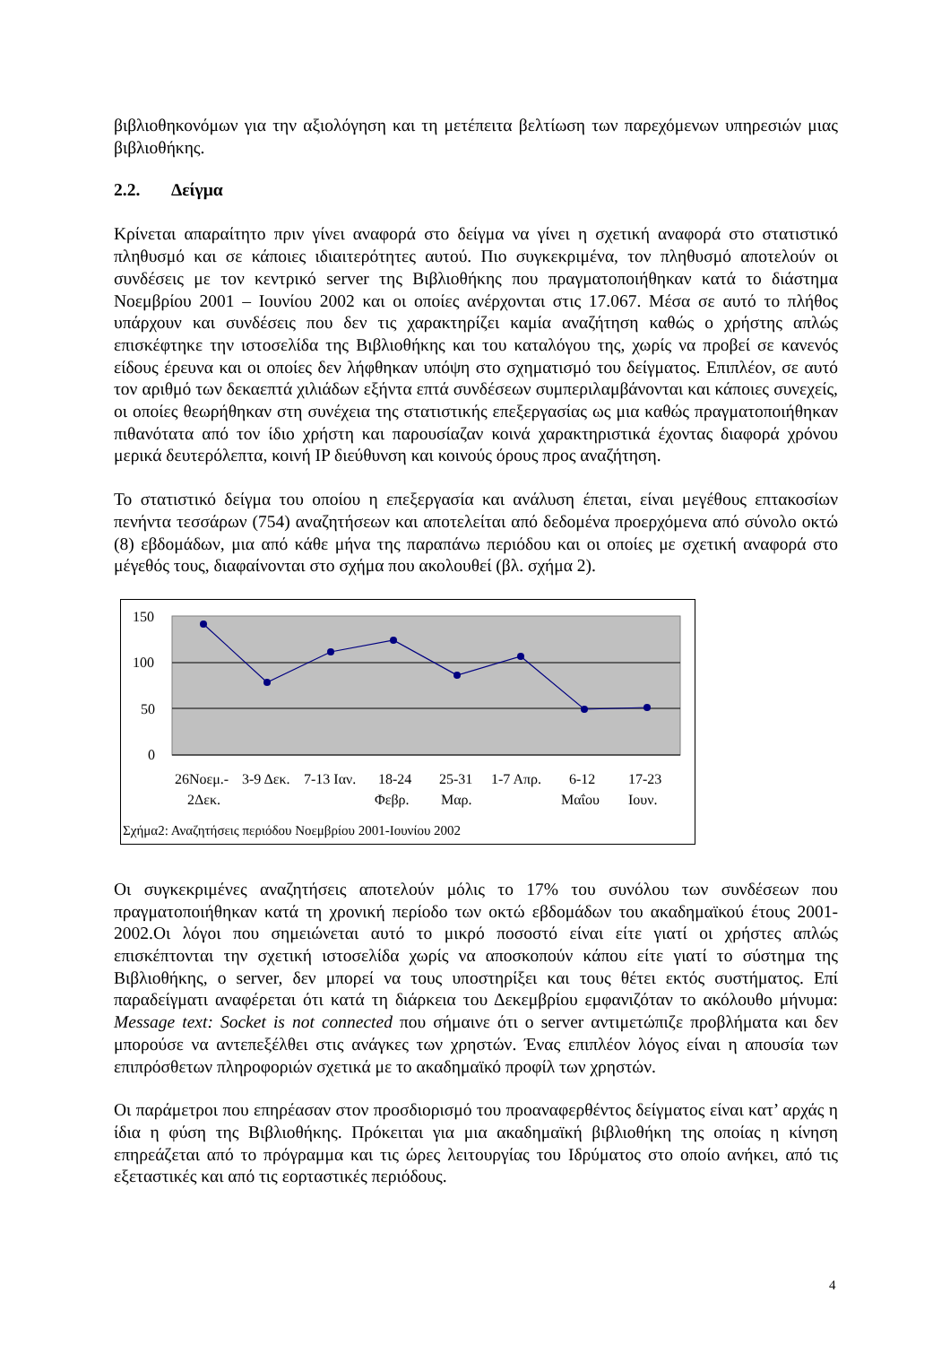βιβλιοθηκονόμων για την αξιολόγηση και τη μετέπειτα βελτίωση των παρεχόμενων υπηρεσιών μιας βιβλιοθήκης.
2.2. Δείγμα
Κρίνεται απαραίτητο πριν γίνει αναφορά στο δείγμα να γίνει η σχετική αναφορά στο στατιστικό πληθυσμό και σε κάποιες ιδιαιτερότητες αυτού. Πιο συγκεκριμένα, τον πληθυσμό αποτελούν οι συνδέσεις με τον κεντρικό server της Βιβλιοθήκης που πραγματοποιήθηκαν κατά το διάστημα Νοεμβρίου 2001 – Ιουνίου 2002 και οι οποίες ανέρχονται στις 17.067. Μέσα σε αυτό το πλήθος υπάρχουν και συνδέσεις που δεν τις χαρακτηρίζει καμία αναζήτηση καθώς ο χρήστης απλώς επισκέφτηκε την ιστοσελίδα της Βιβλιοθήκης και του καταλόγου της, χωρίς να προβεί σε κανενός είδους έρευνα και οι οποίες δεν λήφθηκαν υπόψη στο σχηματισμό του δείγματος. Επιπλέον, σε αυτό τον αριθμό των δεκαεπτά χιλιάδων εξήντα επτά συνδέσεων συμπεριλαμβάνονται και κάποιες συνεχείς, οι οποίες θεωρήθηκαν στη συνέχεια της στατιστικής επεξεργασίας ως μια καθώς πραγματοποιήθηκαν πιθανότατα από τον ίδιο χρήστη και παρουσίαζαν κοινά χαρακτηριστικά έχοντας διαφορά χρόνου μερικά δευτερόλεπτα, κοινή IP διεύθυνση και κοινούς όρους προς αναζήτηση.
Το στατιστικό δείγμα του οποίου η επεξεργασία και ανάλυση έπεται, είναι μεγέθους επτακοσίων πενήντα τεσσάρων (754) αναζητήσεων και αποτελείται από δεδομένα προερχόμενα από σύνολο οκτώ (8) εβδομάδων, μια από κάθε μήνα της παραπάνω περιόδου και οι οποίες με σχετική αναφορά στο μέγεθός τους, διαφαίνονται στο σχήμα που ακολουθεί (βλ. σχήμα 2).
150
100
50
0
26Νοεμ.-
2Δεκ.
3-9 Δεκ.
7-13 Ιαν.
18-24
Φεβρ.
25-31
Μαρ.
1-7 Απρ.
6-12
Μαΐου
17-23
Ιουν.
Σχήμα2: Αναζητήσεις περιόδου Νοεμβρίου 2001-Ιουνίου 2002
Οι συγκεκριμένες αναζητήσεις αποτελούν μόλις το 17% του συνόλου των συνδέσεων που πραγματοποιήθηκαν κατά τη χρονική περίοδο των οκτώ εβδομάδων του ακαδημαϊκού έτους 2001-2002.Οι λόγοι που σημειώνεται αυτό το μικρό ποσοστό είναι είτε γιατί οι χρήστες απλώς επισκέπτονται την σχετική ιστοσελίδα χωρίς να αποσκοπούν κάπου είτε γιατί το σύστημα της Βιβλιοθήκης, ο server, δεν μπορεί να τους υποστηρίξει και τους θέτει εκτός συστήματος. Επί παραδείγματι αναφέρεται ότι κατά τη διάρκεια του Δεκεμβρίου εμφανιζόταν το ακόλουθο μήνυμα: Message text: Socket is not connected που σήμαινε ότι ο server αντιμετώπιζε προβλήματα και δεν μπορούσε να αντεπεξέλθει στις ανάγκες των χρηστών. Ένας επιπλέον λόγος είναι η απουσία των επιπρόσθετων πληροφοριών σχετικά με το ακαδημαϊκό προφίλ των χρηστών.
Οι παράμετροι που επηρέασαν στον προσδιορισμό του προαναφερθέντος δείγματος είναι κατ’ αρχάς η ίδια η φύση της Βιβλιοθήκης. Πρόκειται για μια ακαδημαϊκή βιβλιοθήκη της οποίας η κίνηση επηρεάζεται από το πρόγραμμα και τις ώρες λειτουργίας του Ιδρύματος στο οποίο ανήκει, από τις εξεταστικές και από τις εορταστικές περιόδους.
4